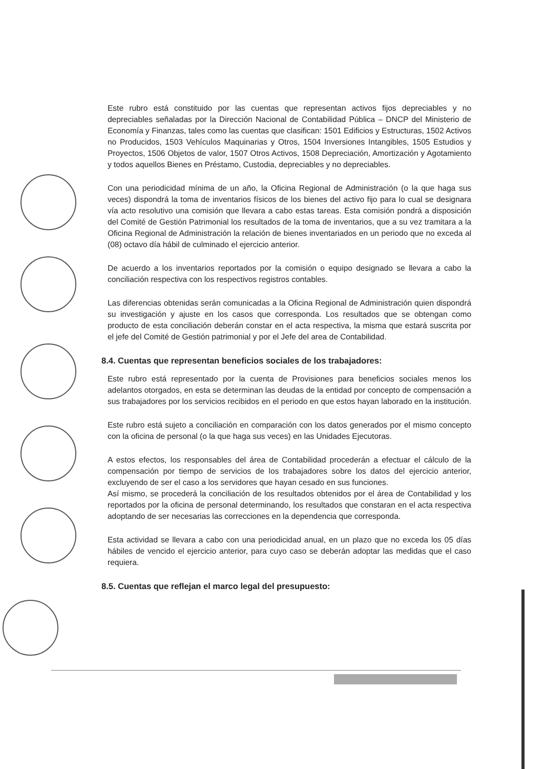Este rubro está constituido por las cuentas que representan activos fijos depreciables y no depreciables señaladas por la Dirección Nacional de Contabilidad Pública – DNCP del Ministerio de Economía y Finanzas, tales como las cuentas que clasifican: 1501 Edificios y Estructuras, 1502 Activos no Producidos, 1503 Vehículos Maquinarias y Otros, 1504 Inversiones Intangibles, 1505 Estudios y Proyectos, 1506 Objetos de valor, 1507 Otros Activos, 1508 Depreciación, Amortización y Agotamiento y todos aquellos Bienes en Préstamo, Custodia, depreciables y no depreciables.
Con una periodicidad mínima de un año, la Oficina Regional de Administración (o la que haga sus veces) dispondrá la toma de inventarios físicos de los bienes del activo fijo para lo cual se designara vía acto resolutivo una comisión que llevara a cabo estas tareas. Esta comisión pondrá a disposición del Comité de Gestión Patrimonial los resultados de la toma de inventarios, que a su vez tramitara a la Oficina Regional de Administración la relación de bienes inventariados en un periodo que no exceda al (08) octavo día hábil de culminado el ejercicio anterior.
De acuerdo a los inventarios reportados por la comisión o equipo designado se llevara a cabo la conciliación respectiva con los respectivos registros contables.
Las diferencias obtenidas serán comunicadas a la Oficina Regional de Administración quien dispondrá su investigación y ajuste en los casos que corresponda. Los resultados que se obtengan como producto de esta conciliación deberán constar en el acta respectiva, la misma que estará suscrita por el jefe del Comité de Gestión patrimonial y por el Jefe del area de Contabilidad.
8.4. Cuentas que representan beneficios sociales de los trabajadores:
Este rubro está representado por la cuenta de Provisiones para beneficios sociales menos los adelantos otorgados, en esta se determinan las deudas de la entidad por concepto de compensación a sus trabajadores por los servicios recibidos en el periodo en que estos hayan laborado en la institución.
Este rubro está sujeto a conciliación en comparación con los datos generados por el mismo concepto con la oficina de personal (o la que haga sus veces) en las Unidades Ejecutoras.
A estos efectos, los responsables del área de Contabilidad procederán a efectuar el cálculo de la compensación por tiempo de servicios de los trabajadores sobre los datos del ejercicio anterior, excluyendo de ser el caso a los servidores que hayan cesado en sus funciones.
Así mismo, se procederá la conciliación de los resultados obtenidos por el área de Contabilidad y los reportados por la oficina de personal determinando, los resultados que constaran en el acta respectiva adoptando de ser necesarias las correcciones en la dependencia que corresponda.
Esta actividad se llevara a cabo con una periodicidad anual, en un plazo que no exceda los 05 días hábiles de vencido el ejercicio anterior, para cuyo caso se deberán adoptar las medidas que el caso requiera.
8.5. Cuentas que reflejan el marco legal del presupuesto: